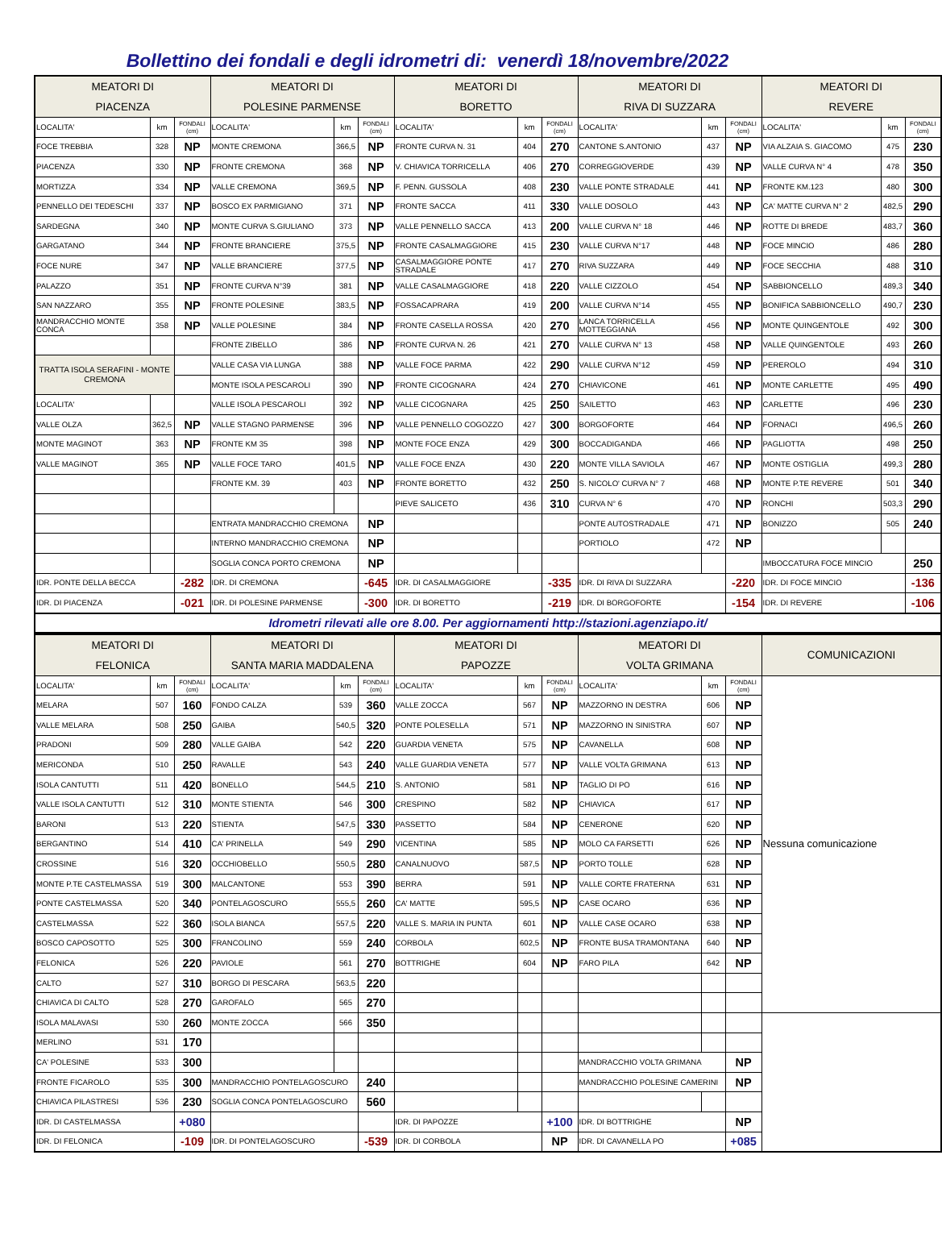Bollettino dei fondali e degli idrometri di: venerdì 18/novembre/2022
| MEATORI DI PIACENZA | | | MEATORI DI POLESINE PARMENSE | | | MEATORI DI BORETTO | | | MEATORI DI RIVA DI SUZZARA | | | MEATORI DI REVERE | | |
| --- | --- | --- | --- | --- | --- | --- | --- | --- | --- | --- | --- | --- | --- | --- |
| LOCALITA' | km | FONDALI (cm) | LOCALITA' | km | FONDALI (cm) | LOCALITA' | km | FONDALI (cm) | LOCALITA' | km | FONDALI (cm) | LOCALITA' | km | FONDALI (cm) |
| FOCE TREBBIA | 328 | NP | MONTE CREMONA | 366,5 | NP | FRONTE CURVA N. 31 | 404 | 270 | CANTONE S.ANTONIO | 437 | NP | VIA ALZAIA S. GIACOMO | 475 | 230 |
| PIACENZA | 330 | NP | FRONTE CREMONA | 368 | NP | V. CHIAVICA TORRICELLA | 406 | 270 | CORREGGIOVERDE | 439 | NP | VALLE CURVA N° 4 | 478 | 350 |
| MORTIZZA | 334 | NP | VALLE CREMONA | 369,5 | NP | F. PENN. GUSSOLA | 408 | 230 | VALLE PONTE STRADALE | 441 | NP | FRONTE KM.123 | 480 | 300 |
| PENNELLO DEI TEDESCHI | 337 | NP | BOSCO EX PARMIGIANO | 371 | NP | FRONTE SACCA | 411 | 330 | VALLE DOSOLO | 443 | NP | CA' MATTE CURVA N° 2 | 482,5 | 290 |
| SARDEGNA | 340 | NP | MONTE CURVA S.GIULIANO | 373 | NP | VALLE PENNELLO SACCA | 413 | 200 | VALLE CURVA N° 18 | 446 | NP | ROTTE DI BREDE | 483,7 | 360 |
| GARGATANO | 344 | NP | FRONTE BRANCIERE | 375,5 | NP | FRONTE CASALMAGGIORE | 415 | 230 | VALLE CURVA N°17 | 448 | NP | FOCE MINCIO | 486 | 280 |
| FOCE NURE | 347 | NP | VALLE BRANCIERE | 377,5 | NP | CASALMAGGIORE PONTE STRADALE | 417 | 270 | RIVA SUZZARA | 449 | NP | FOCE SECCHIA | 488 | 310 |
| PALAZZO | 351 | NP | FRONTE CURVA N°39 | 381 | NP | VALLE CASALMAGGIORE | 418 | 220 | VALLE CIZZOLO | 454 | NP | SABBIONCELLO | 489,3 | 340 |
| SAN NAZZARO | 355 | NP | FRONTE POLESINE | 383,5 | NP | FOSSACAPRARA | 419 | 200 | VALLE CURVA N°14 | 455 | NP | BONIFICA SABBIONCELLO | 490,7 | 230 |
| MANDRACCHIO MONTE CONCA | 358 | NP | VALLE POLESINE | 384 | NP | FRONTE CASELLA ROSSA | 420 | 270 | LANCA TORRICELLA MOTTEGGIANA | 456 | NP | MONTE QUINGENTOLE | 492 | 300 |
| | | | FRONTE ZIBELLO | 386 | NP | FRONTE CURVA N. 26 | 421 | 270 | VALLE CURVA N° 13 | 458 | NP | VALLE QUINGENTOLE | 493 | 260 |
| TRATTA ISOLA SERAFINI - MONTE CREMONA | | | VALLE CASA VIA LUNGA | 388 | NP | VALLE FOCE PARMA | 422 | 290 | VALLE CURVA N°12 | 459 | NP | PEREROLO | 494 | 310 |
| | | | MONTE ISOLA PESCAROLI | 390 | NP | FRONTE CICOGNARA | 424 | 270 | CHIAVICONE | 461 | NP | MONTE CARLETTE | 495 | 490 |
| LOCALITA' | | | VALLE ISOLA PESCAROLI | 392 | NP | VALLE CICOGNARA | 425 | 250 | SAILETTO | 463 | NP | CARLETTE | 496 | 230 |
| VALLE OLZA | 362,5 | NP | VALLE STAGNO PARMENSE | 396 | NP | VALLE PENNELLO COGOZZO | 427 | 300 | BORGOFORTE | 464 | NP | FORNACI | 496,5 | 260 |
| MONTE MAGINOT | 363 | NP | FRONTE KM 35 | 398 | NP | MONTE FOCE ENZA | 429 | 300 | BOCCADIGANDA | 466 | NP | PAGLIOTTA | 498 | 250 |
| VALLE MAGINOT | 365 | NP | VALLE FOCE TARO | 401,5 | NP | VALLE FOCE ENZA | 430 | 220 | MONTE VILLA SAVIOLA | 467 | NP | MONTE OSTIGLIA | 499,3 | 280 |
| | | | FRONTE KM. 39 | 403 | NP | FRONTE BORETTO | 432 | 250 | S. NICOLO' CURVA N° 7 | 468 | NP | MONTE P.TE REVERE | 501 | 340 |
| | | | | | | PIEVE SALICETO | 436 | 310 | CURVA N° 6 | 470 | NP | RONCHI | 503,3 | 290 |
| | | | ENTRATA MANDRACCHIO CREMONA | | NP | | | | PONTE AUTOSTRADALE | 471 | NP | BONIZZO | 505 | 240 |
| | | | INTERNO MANDRACCHIO CREMONA | | NP | | | | PORTIOLO | 472 | NP | | | |
| | | | SOGLIA CONCA PORTO CREMONA | | NP | | | | | | | IMBOCCATURA FOCE MINCIO | | 250 |
| IDR. PONTE DELLA BECCA | | -282 | IDR. DI CREMONA | | -645 | IDR. DI CASALMAGGIORE | | -335 | IDR. DI RIVA DI SUZZARA | | -220 | IDR. DI FOCE MINCIO | | -136 |
| IDR. DI PIACENZA | | -021 | IDR. DI POLESINE PARMENSE | | -300 | IDR. DI BORETTO | | -219 | IDR. DI BORGOFORTE | | -154 | IDR. DI REVERE | | -106 |
| Idrometri rilevati alle ore 8.00. Per aggiornamenti http://stazioni.agenziapo.it/ | | | | | | | | | | | | | | |
| MEATORI DI FELONICA | | | MEATORI DI SANTA MARIA MADDALENA | | | MEATORI DI PAPOZZE | | | MEATORI DI VOLTA GRIMANA | | | COMUNICAZIONI | |
| --- | --- | --- | --- | --- | --- | --- | --- | --- | --- | --- | --- | --- | --- |
| LOCALITA' | km | FONDALI (cm) | LOCALITA' | km | FONDALI (cm) | LOCALITA' | km | FONDALI (cm) | LOCALITA' | km | FONDALI (cm) | Nessuna comunicazione | |
| MELARA | 507 | 160 | FONDO CALZA | 539 | 360 | VALLE ZOCCA | 567 | NP | MAZZORNO IN DESTRA | 606 | NP | | |
| VALLE MELARA | 508 | 250 | GAIBA | 540,5 | 320 | PONTE POLESELLA | 571 | NP | MAZZORNO IN SINISTRA | 607 | NP | | |
| PRADONI | 509 | 280 | VALLE GAIBA | 542 | 220 | GUARDIA VENETA | 575 | NP | CAVANELLA | 608 | NP | | |
| MERICONDA | 510 | 250 | RAVALLE | 543 | 240 | VALLE GUARDIA VENETA | 577 | NP | VALLE VOLTA GRIMANA | 613 | NP | | |
| ISOLA CANTUTTI | 511 | 420 | BONELLO | 544,5 | 210 | S. ANTONIO | 581 | NP | TAGLIO DI PO | 616 | NP | | |
| VALLE ISOLA CANTUTTI | 512 | 310 | MONTE STIENTA | 546 | 300 | CRESPINO | 582 | NP | CHIAVICA | 617 | NP | | |
| BARONI | 513 | 220 | STIENTA | 547,5 | 330 | PASSETTO | 584 | NP | CENERONE | 620 | NP | | |
| BERGANTINO | 514 | 410 | CA' PRINELLA | 549 | 290 | VICENTINA | 585 | NP | MOLO CA FARSETTI | 626 | NP | | |
| CROSSINE | 516 | 320 | OCCHIOBELLO | 550,5 | 280 | CANALNUOVO | 587,5 | NP | PORTO TOLLE | 628 | NP | | |
| MONTE P.TE CASTELMASSA | 519 | 300 | MALCANTONE | 553 | 390 | BERRA | 591 | NP | VALLE CORTE FRATERNA | 631 | NP | | |
| PONTE CASTELMASSA | 520 | 340 | PONTELAGOSCURO | 555,5 | 260 | CA' MATTE | 595,5 | NP | CASE OCARO | 636 | NP | | |
| CASTELMASSA | 522 | 360 | ISOLA BIANCA | 557,5 | 220 | VALLE S. MARIA IN PUNTA | 601 | NP | VALLE CASE OCARO | 638 | NP | | |
| BOSCO CAPOSOTTO | 525 | 300 | FRANCOLINO | 559 | 240 | CORBOLA | 602,5 | NP | FRONTE BUSA TRAMONTANA | 640 | NP | | |
| FELONICA | 526 | 220 | PAVIOLE | 561 | 270 | BOTTRIGHE | 604 | NP | FARO PILA | 642 | NP | | |
| CALTO | 527 | 310 | BORGO DI PESCARA | 563,5 | 220 | | | | | | | | |
| CHIAVICA DI CALTO | 528 | 270 | GAROFALO | 565 | 270 | | | | | | | | |
| ISOLA MALAVASI | 530 | 260 | MONTE ZOCCA | 566 | 350 | | | | | | | | |
| MERLINO | 531 | 170 | | | | | | | | | | | |
| CA' POLESINE | 533 | 300 | | | | | | | MANDRACCHIO VOLTA GRIMANA | | NP | | |
| FRONTE FICAROLO | 535 | 300 | MANDRACCHIO PONTELAGOSCURO | | 240 | | | | MANDRACCHIO POLESINE CAMERINI | | NP | | |
| CHIAVICA PILASTRESI | 536 | 230 | SOGLIA CONCA PONTELAGOSCURO | | 560 | | | | | | | | |
| IDR. DI CASTELMASSA | | +080 | | | | IDR. DI PAPOZZE | | +100 | IDR. DI BOTTRIGHE | | NP | | |
| IDR. DI FELONICA | | -109 | IDR. DI PONTELAGOSCURO | | -539 | IDR. DI CORBOLA | | NP | IDR. DI CAVANELLA PO | | +085 | | |